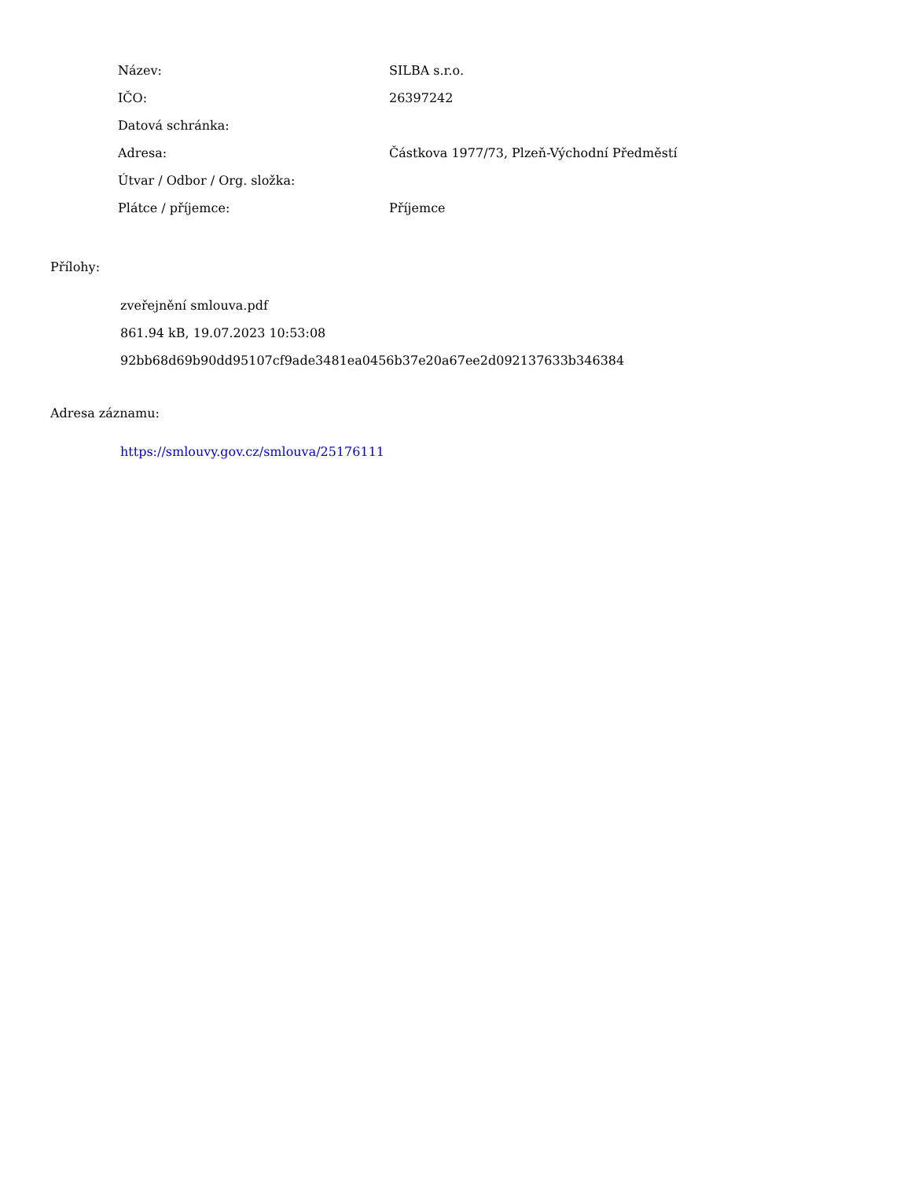| Název: | SILBA s.r.o. |
| IČO: | 26397242 |
| Datová schránka: | |
| Adresa: | Částkova 1977/73, Plzeň-Východní Předměstí |
| Útvar / Odbor / Org. složka: | |
| Plátce / příjemce: | Příjemce |
Přílohy:
zveřejnění smlouva.pdf
861.94 kB, 19.07.2023 10:53:08
92bb68d69b90dd95107cf9ade3481ea0456b37e20a67ee2d092137633b346384
Adresa záznamu:
https://smlouvy.gov.cz/smlouva/25176111